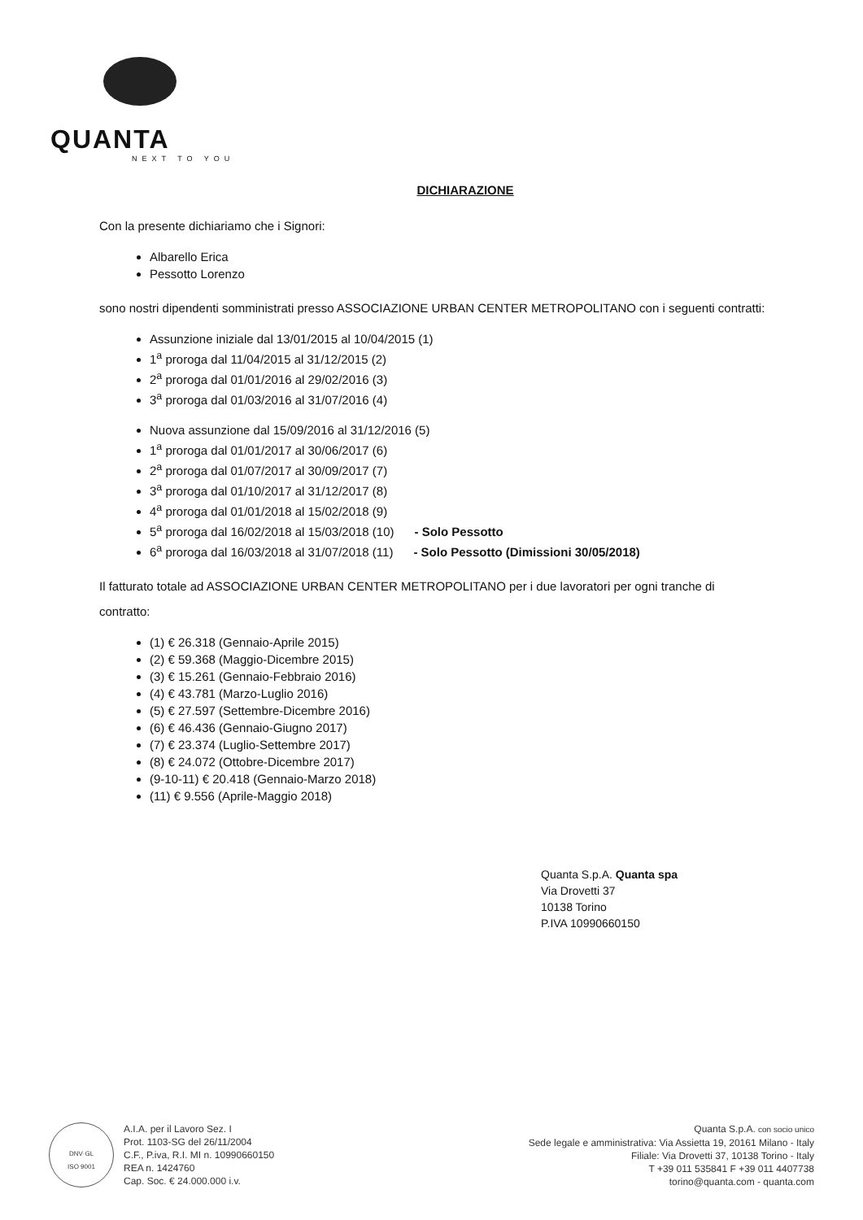QUANTA
NEXT TO YOU
DICHIARAZIONE
Con la presente dichiariamo che i Signori:
Albarello Erica
Pessotto Lorenzo
sono nostri dipendenti somministrati presso ASSOCIAZIONE URBAN CENTER METROPOLITANO con i seguenti contratti:
Assunzione iniziale dal 13/01/2015 al 10/04/2015 (1)
1<sup>a</sup> proroga dal 11/04/2015 al 31/12/2015 (2)
2<sup>a</sup> proroga dal 01/01/2016 al 29/02/2016 (3)
3<sup>a</sup> proroga dal 01/03/2016 al 31/07/2016 (4)
Nuova assunzione dal 15/09/2016 al 31/12/2016 (5)
1<sup>a</sup> proroga dal 01/01/2017 al 30/06/2017 (6)
2<sup>a</sup> proroga dal 01/07/2017 al 30/09/2017 (7)
3<sup>a</sup> proroga dal 01/10/2017 al 31/12/2017 (8)
4<sup>a</sup> proroga dal 01/01/2018 al 15/02/2018 (9)
5<sup>a</sup> proroga dal 16/02/2018 al 15/03/2018 (10) - Solo Pessotto
6<sup>a</sup> proroga dal 16/03/2018 al 31/07/2018 (11) - Solo Pessotto (Dimissioni 30/05/2018)
Il fatturato totale ad ASSOCIAZIONE URBAN CENTER METROPOLITANO per i due lavoratori per ogni tranche di contratto:
(1) € 26.318 (Gennaio-Aprile 2015)
(2) € 59.368 (Maggio-Dicembre 2015)
(3) € 15.261 (Gennaio-Febbraio 2016)
(4) € 43.781 (Marzo-Luglio 2016)
(5) € 27.597 (Settembre-Dicembre 2016)
(6) € 46.436 (Gennaio-Giugno 2017)
(7) € 23.374 (Luglio-Settembre 2017)
(8) € 24.072 (Ottobre-Dicembre 2017)
(9-10-11) € 20.418 (Gennaio-Marzo 2018)
(11) € 9.556 (Aprile-Maggio 2018)
Quanta S.p.A. Quanta spa
Via Drovetti 37
10138 Torino
P.IVA 10990660150
DNV·GL
ISO 9001
A.I.A. per il Lavoro Sez. I
Prot. 1103-SG del 26/11/2004
C.F., P.iva, R.I. MI n. 10990660150
REA n. 1424760
Cap. Soc. € 24.000.000 i.v.
Quanta S.p.A. con socio unico
Sede legale e amministrativa: Via Assietta 19, 20161 Milano - Italy
Filiale: Via Drovetti 37, 10138 Torino - Italy
T +39 011 535841 F +39 011 4407738
torino@quanta.com - quanta.com